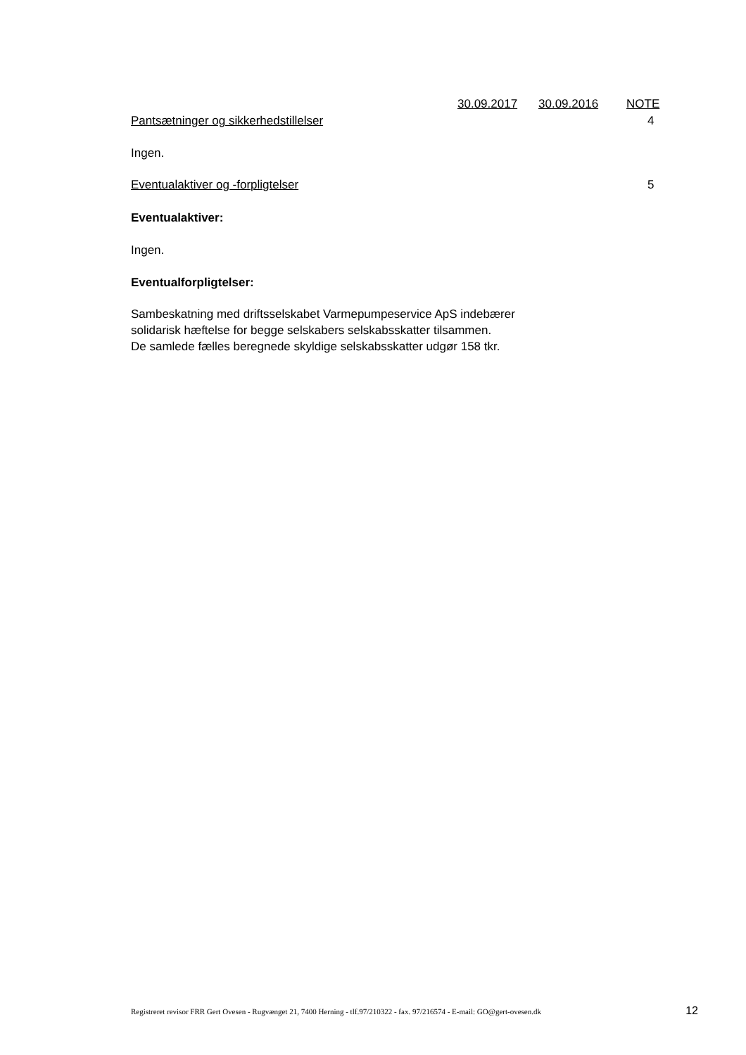30.09.2017 30.09.2016 NOTE
Pantsætninger og sikkerhedstillelser 4
Ingen.
Eventualaktiver og -forpligtelser 5
Eventualaktiver:
Ingen.
Eventualforpligtelser:
Sambeskatning med driftsselskabet Varmepumpeservice ApS indebærer
solidarisk hæftelse for begge selskabers selskabsskatter tilsammen.
De samlede fælles beregnede skyldige selskabsskatter udgør 158 tkr.
Registreret revisor FRR Gert Ovesen - Rugvænget 21, 7400 Herning - tlf.97/210322 - fax. 97/216574 - E-mail: GO@gert-ovesen.dk 12